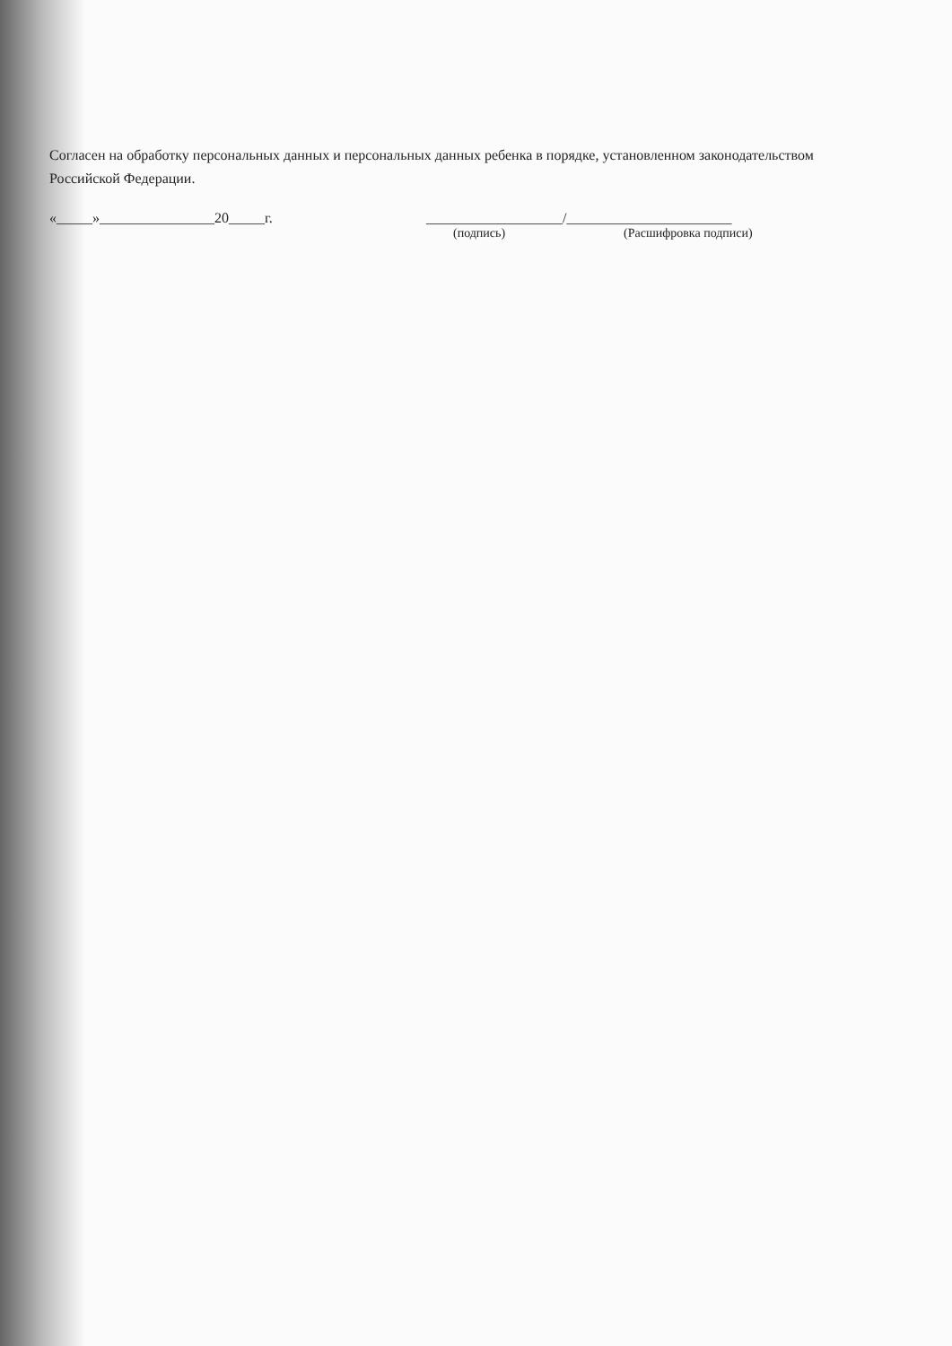Согласен на обработку персональных данных и персональных данных ребенка в порядке, установленном законодательством Российской Федерации.
«_____»________________20_____г. ___________________/_______________________
(подпись) (Расшифровка подписи)